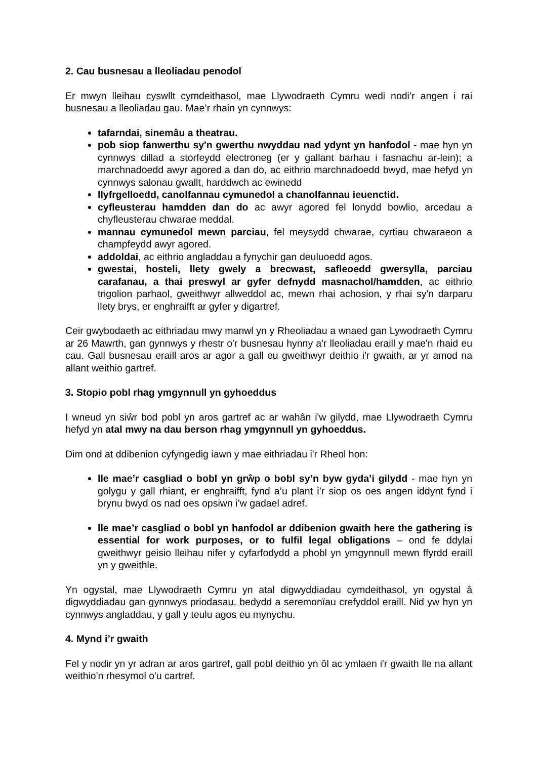2. Cau busnesau a lleoliadau penodol
Er mwyn lleihau cyswllt cymdeithasol, mae Llywodraeth Cymru wedi nodi’r angen i rai busnesau a lleoliadau gau. Mae’r rhain yn cynnwys:
tafarndai, sinemâu a theatrau.
pob siop fanwerthu sy'n gwerthu nwyddau nad ydynt yn hanfodol - mae hyn yn cynnwys dillad a storfeydd electroneg (er y gallant barhau i fasnachu ar-lein); a marchnadoedd awyr agored a dan do, ac eithrio marchnadoedd bwyd, mae hefyd yn cynnwys salonau gwallt, harddwch ac ewinedd
llyfrgelloedd, canolfannau cymunedol a chanolfannau ieuenctid.
cyfleusterau hamdden dan do ac awyr agored fel lonydd bowlio, arcedau a chyfleusterau chwarae meddal.
mannau cymunedol mewn parciau, fel meysydd chwarae, cyrtiau chwaraeon a champfeydd awyr agored.
addoldai, ac eithrio angladdau a fynychir gan deuluoedd agos.
gwestai, hosteli, llety gwely a brecwast, safleoedd gwersylla, parciau carafanau, a thai preswyl ar gyfer defnydd masnachol/hamdden, ac eithrio trigolion parhaol, gweithwyr allweddol ac, mewn rhai achosion, y rhai sy'n darparu llety brys, er enghraifft ar gyfer y digartref.
Ceir gwybodaeth ac eithriadau mwy manwl yn y Rheoliadau a wnaed gan Lywodraeth Cymru ar 26 Mawrth, gan gynnwys y rhestr o'r busnesau hynny a'r lleoliadau eraill y mae'n rhaid eu cau. Gall busnesau eraill aros ar agor a gall eu gweithwyr deithio i'r gwaith, ar yr amod na allant weithio gartref.
3. Stopio pobl rhag ymgynnull yn gyhoeddus
I wneud yn siŵr bod pobl yn aros gartref ac ar wahân i'w gilydd, mae Llywodraeth Cymru hefyd yn atal mwy na dau berson rhag ymgynnull yn gyhoeddus.
Dim ond at ddibenion cyfyngedig iawn y mae eithriadau i'r Rheol hon:
lle mae’r casgliad o bobl yn grŵp o bobl sy’n byw gyda’i gilydd - mae hyn yn golygu y gall rhiant, er enghraifft, fynd a’u plant i’r siop os oes angen iddynt fynd i brynu bwyd os nad oes opsiwn i’w gadael adref.
lle mae’r casgliad o bobl yn hanfodol ar ddibenion gwaith here the gathering is essential for work purposes, or to fulfil legal obligations – ond fe ddylai gweithwyr geisio lleihau nifer y cyfarfodydd a phobl yn ymgynnull mewn ffyrdd eraill yn y gweithle.
Yn ogystal, mae Llywodraeth Cymru yn atal digwyddiadau cymdeithasol, yn ogystal â digwyddiadau gan gynnwys priodasau, bedydd a seremonïau crefyddol eraill. Nid yw hyn yn cynnwys angladdau, y gall y teulu agos eu mynychu.
4. Mynd i’r gwaith
Fel y nodir yn yr adran ar aros gartref, gall pobl deithio yn ôl ac ymlaen i'r gwaith lle na allant weithio'n rhesymol o'u cartref.